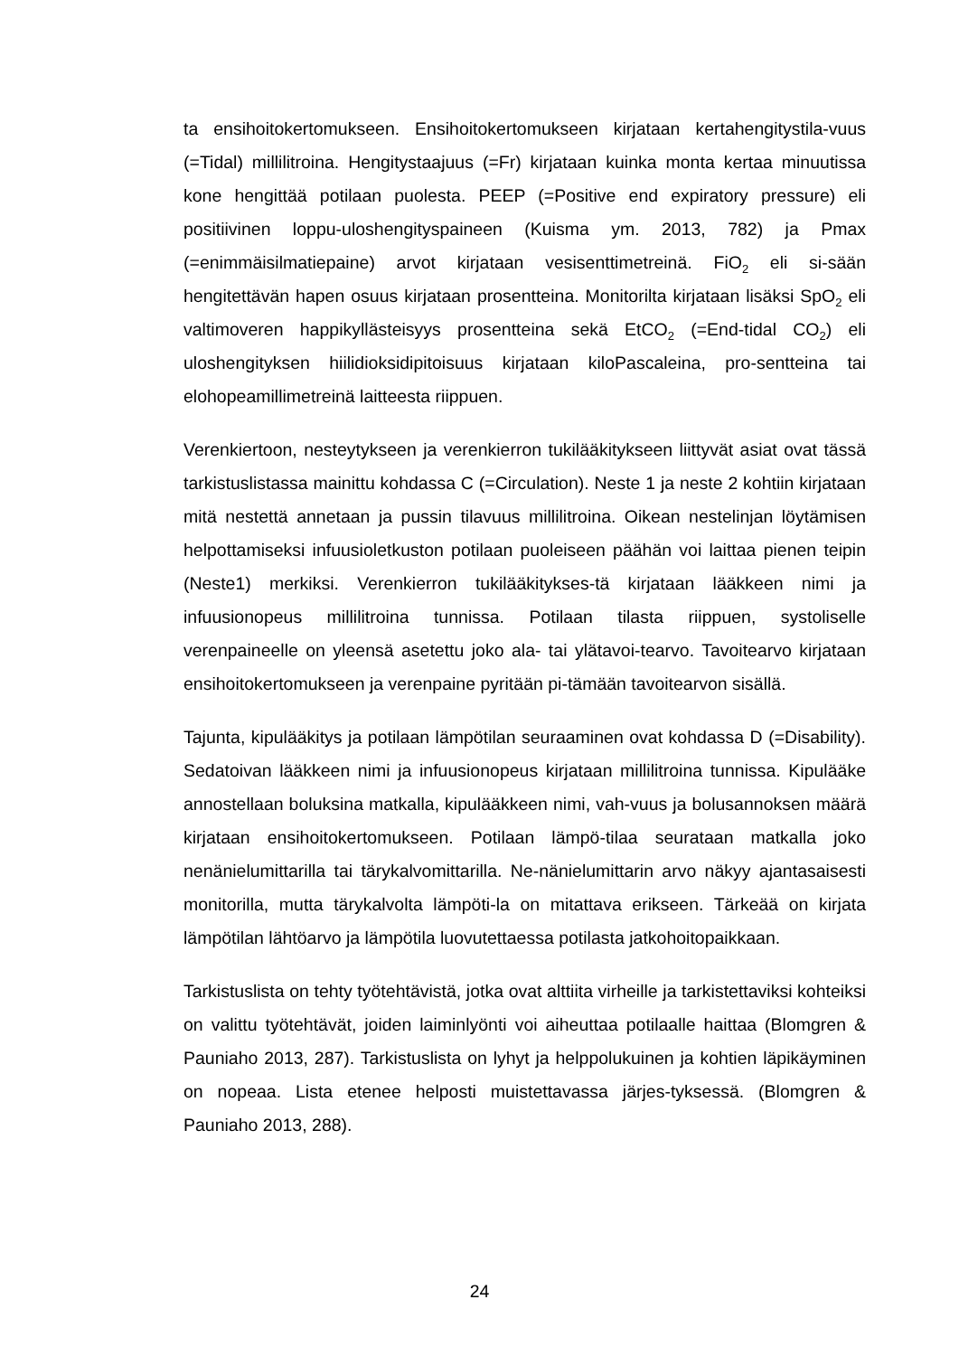ta ensihoitokertomukseen. Ensihoitokertomukseen kirjataan kertahengitystila-vuus (=Tidal) millilitroina. Hengitystaajuus (=Fr) kirjataan kuinka monta kertaa minuutissa kone hengittää potilaan puolesta. PEEP (=Positive end expiratory pressure) eli positiivinen loppu-uloshengityspaineen (Kuisma ym. 2013, 782) ja Pmax (=enimmäisilmatiepaine) arvot kirjataan vesisenttimetreinä. FiO<sub>2</sub> eli si-sään hengitettävän hapen osuus kirjataan prosentteina. Monitorilta kirjataan lisäksi SpO<sub>2</sub> eli valtimoveren happikyllästeisyys prosentteina sekä EtCO<sub>2</sub> (=End-tidal CO<sub>2</sub>) eli uloshengityksen hiilidioksidipitoisuus kirjataan kiloPascaleina, pro-sentteina tai elohopeamillimetreinä laitteesta riippuen.
Verenkiertoon, nesteytykseen ja verenkierron tukilääkitykseen liittyvät asiat ovat tässä tarkistuslistassa mainittu kohdassa C (=Circulation). Neste 1 ja neste 2 kohtiin kirjataan mitä nestettä annetaan ja pussin tilavuus millilitroina. Oikean nestelinjan löytämisen helpottamiseksi infuusioletkuston potilaan puoleiseen päähän voi laittaa pienen teipin (Neste1) merkiksi. Verenkierron tukilääkitykses-tä kirjataan lääkkeen nimi ja infuusionopeus millilitroina tunnissa. Potilaan tilasta riippuen, systoliselle verenpaineelle on yleensä asetettu joko ala- tai ylätavoi-tearvo. Tavoitearvo kirjataan ensihoitokertomukseen ja verenpaine pyritään pi-tämään tavoitearvon sisällä.
Tajunta, kipulääkitys ja potilaan lämpötilan seuraaminen ovat kohdassa D (=Disability). Sedatoivan lääkkeen nimi ja infuusionopeus kirjataan millilitroina tunnissa. Kipulääke annostellaan boluksina matkalla, kipulääkkeen nimi, vah-vuus ja bolusannoksen määrä kirjataan ensihoitokertomukseen. Potilaan lämpö-tilaa seurataan matkalla joko nenänielumittarilla tai tärykalvomittarilla. Ne-nänielumittarin arvo näkyy ajantasaisesti monitorilla, mutta tärykalvolta lämpöti-la on mitattava erikseen. Tärkeää on kirjata lämpötilan lähtöarvo ja lämpötila luovutettaessa potilasta jatkohoitopaikkaan.
Tarkistuslista on tehty työtehtävistä, jotka ovat alttiita virheille ja tarkistettaviksi kohteiksi on valittu työtehtävät, joiden laiminlyönti voi aiheuttaa potilaalle haittaa (Blomgren & Pauniaho 2013, 287). Tarkistuslista on lyhyt ja helppolukuinen ja kohtien läpikäyminen on nopeaa. Lista etenee helposti muistettavassa järjes-tyksessä. (Blomgren & Pauniaho 2013, 288).
24